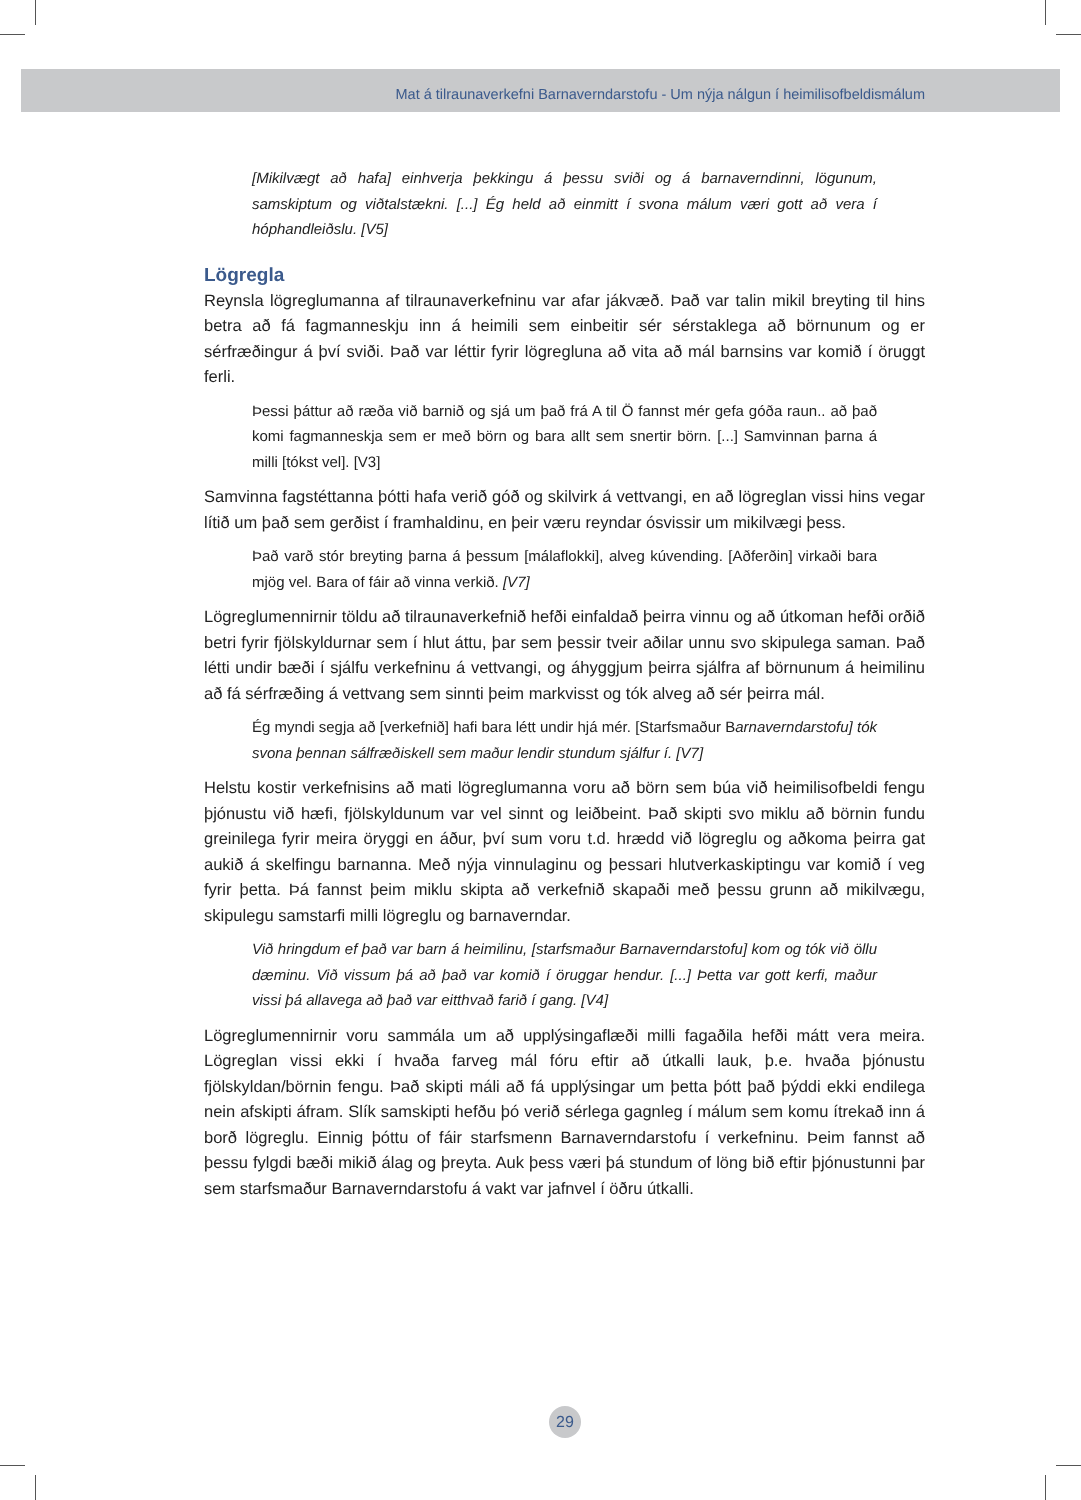Mat á tilraunaverkefni Barnaverndarstofu - Um nýja nálgun í heimilisofbeldismálum
[Mikilvægt að hafa] einhverja þekkingu á þessu sviði og á barnaverndinni, lögunum, samskiptum og viðtalstækni. [...] Ég held að einmitt í svona málum væri gott að vera í hóphandleiðslu. [V5]
Lögregla
Reynsla lögreglumanna af tilraunaverkefninu var afar jákvæð. Það var talin mikil breyting til hins betra að fá fagmanneskju inn á heimili sem einbeitir sér sérstaklega að börnunum og er sérfræðingur á því sviði. Það var léttir fyrir lögregluna að vita að mál barnsins var komið í öruggt ferli.
Þessi þáttur að ræða við barnið og sjá um það frá A til Ö fannst mér gefa góða raun.. að það komi fagmanneskja sem er með börn og bara allt sem snertir börn. [...] Samvinnan þarna á milli [tókst vel]. [V3]
Samvinna fagstéttanna þótti hafa verið góð og skilvirk á vettvangi, en að lögreglan vissi hins vegar lítið um það sem gerðist í framhaldinu, en þeir væru reyndar ósvissir um mikilvægi þess.
Það varð stór breyting þarna á þessum [málaflokki], alveg kúvending. [Aðferðin] virkaði bara mjög vel. Bara of fáir að vinna verkið. [V7]
Lögreglumennirnir töldu að tilraunaverkefnið hefði einfaldað þeirra vinnu og að útkoman hefði orðið betri fyrir fjölskyldurnar sem í hlut áttu, þar sem þessir tveir aðilar unnu svo skipulega saman. Það létti undir bæði í sjálfu verkefninu á vettvangi, og áhyggjum þeirra sjálfra af börnunum á heimilinu að fá sérfræðing á vettvang sem sinnti þeim markvisst og tók alveg að sér þeirra mál.
Ég myndi segja að [verkefnið] hafi bara létt undir hjá mér. [Starfsmaður Barnaverndarstofu] tók svona þennan sálfræðiskell sem maður lendir stundum sjálfur í. [V7]
Helstu kostir verkefnisins að mati lögreglumanna voru að börn sem búa við heimilisofbeldi fengu þjónustu við hæfi, fjölskyldunum var vel sinnt og leiðbeint. Það skipti svo miklu að börnin fundu greinilega fyrir meira öryggi en áður, því sum voru t.d. hrædd við lögreglu og aðkoma þeirra gat aukið á skelfingu barnanna. Með nýja vinnulaginu og þessari hlutverkaskiptingu var komið í veg fyrir þetta. Þá fannst þeim miklu skipta að verkefnið skapaði með þessu grunn að mikilvægu, skipulegu samstarfi milli lögreglu og barnaverndar.
Við hringdum ef það var barn á heimilinu, [starfsmaður Barnaverndarstofu] kom og tók við öllu dæminu. Við vissum þá að það var komið í öruggar hendur. [...] Þetta var gott kerfi, maður vissi þá allavega að það var eitthvað farið í gang. [V4]
Lögreglumennirnir voru sammála um að upplýsingaflæði milli fagaðila hefði mátt vera meira. Lögreglan vissi ekki í hvaða farveg mál fóru eftir að útkalli lauk, þ.e. hvaða þjónustu fjölskyldan/börnin fengu. Það skipti máli að fá upplýsingar um þetta þótt það þýddi ekki endilega nein afskipti áfram. Slík samskipti hefðu þó verið sérlega gagnleg í málum sem komu ítrekað inn á borð lögreglu. Einnig þóttu of fáir starfsmenn Barnaverndarstofu í verkefninu. Þeim fannst að þessu fylgdi bæði mikið álag og þreyta. Auk þess væri þá stundum of löng bið eftir þjónustunni þar sem starfsmaður Barnaverndarstofu á vakt var jafnvel í öðru útkalli.
29